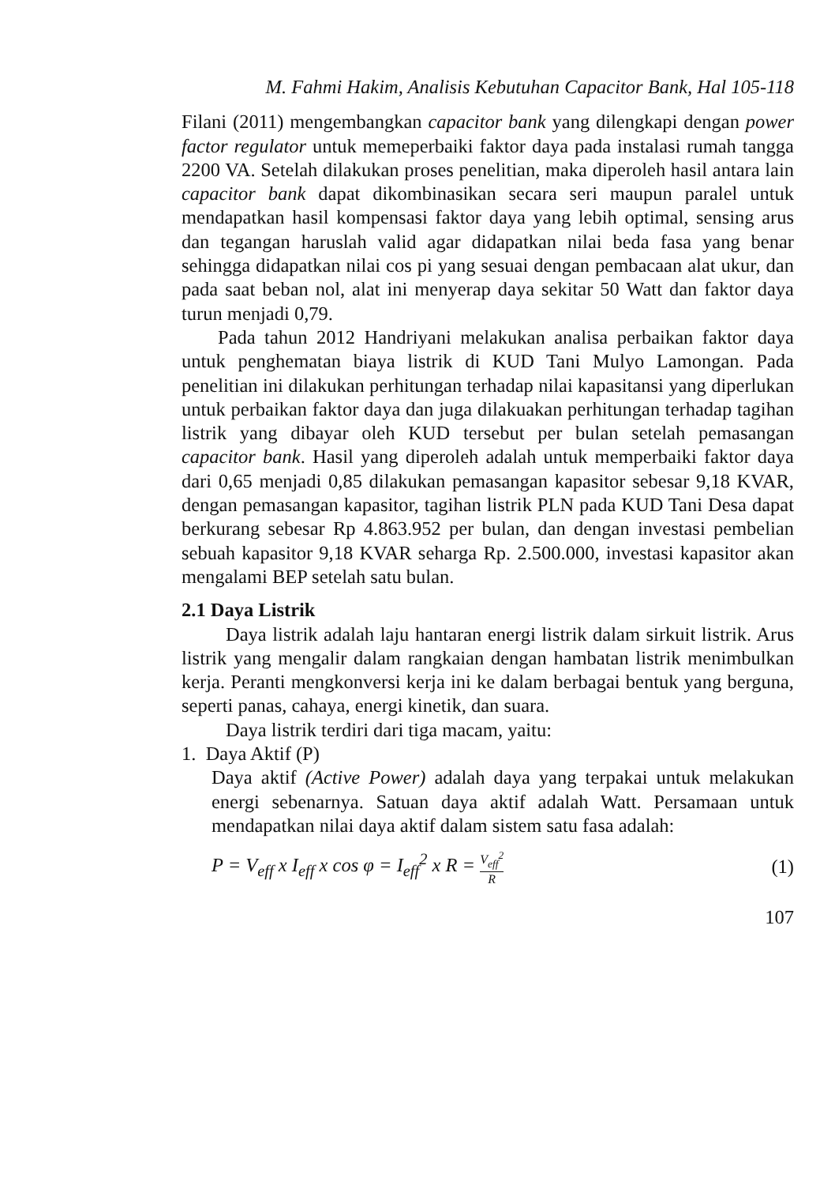M. Fahmi Hakim, Analisis Kebutuhan Capacitor Bank, Hal 105-118
Filani (2011) mengembangkan capacitor bank yang dilengkapi dengan power factor regulator untuk memeperbaiki faktor daya pada instalasi rumah tangga 2200 VA. Setelah dilakukan proses penelitian, maka diperoleh hasil antara lain capacitor bank dapat dikombinasikan secara seri maupun paralel untuk mendapatkan hasil kompensasi faktor daya yang lebih optimal, sensing arus dan tegangan haruslah valid agar didapatkan nilai beda fasa yang benar sehingga didapatkan nilai cos pi yang sesuai dengan pembacaan alat ukur, dan pada saat beban nol, alat ini menyerap daya sekitar 50 Watt dan faktor daya turun menjadi 0,79.
Pada tahun 2012 Handriyani melakukan analisa perbaikan faktor daya untuk penghematan biaya listrik di KUD Tani Mulyo Lamongan. Pada penelitian ini dilakukan perhitungan terhadap nilai kapasitansi yang diperlukan untuk perbaikan faktor daya dan juga dilakuakan perhitungan terhadap tagihan listrik yang dibayar oleh KUD tersebut per bulan setelah pemasangan capacitor bank. Hasil yang diperoleh adalah untuk memperbaiki faktor daya dari 0,65 menjadi 0,85 dilakukan pemasangan kapasitor sebesar 9,18 KVAR, dengan pemasangan kapasitor, tagihan listrik PLN pada KUD Tani Desa dapat berkurang sebesar Rp 4.863.952 per bulan, dan dengan investasi pembelian sebuah kapasitor 9,18 KVAR seharga Rp. 2.500.000, investasi kapasitor akan mengalami BEP setelah satu bulan.
2.1 Daya Listrik
Daya listrik adalah laju hantaran energi listrik dalam sirkuit listrik. Arus listrik yang mengalir dalam rangkaian dengan hambatan listrik menimbulkan kerja. Peranti mengkonversi kerja ini ke dalam berbagai bentuk yang berguna, seperti panas, cahaya, energi kinetik, dan suara.
Daya listrik terdiri dari tiga macam, yaitu:
1. Daya Aktif (P)
Daya aktif (Active Power) adalah daya yang terpakai untuk melakukan energi sebenarnya. Satuan daya aktif adalah Watt. Persamaan untuk mendapatkan nilai daya aktif dalam sistem satu fasa adalah:
P = V<sub>eff</sub> x I<sub>eff</sub> x cos φ = I<sub>eff</sub><sup>2</sup> x R = V<sub>eff</sub><sup>2</sup> R (1)
107